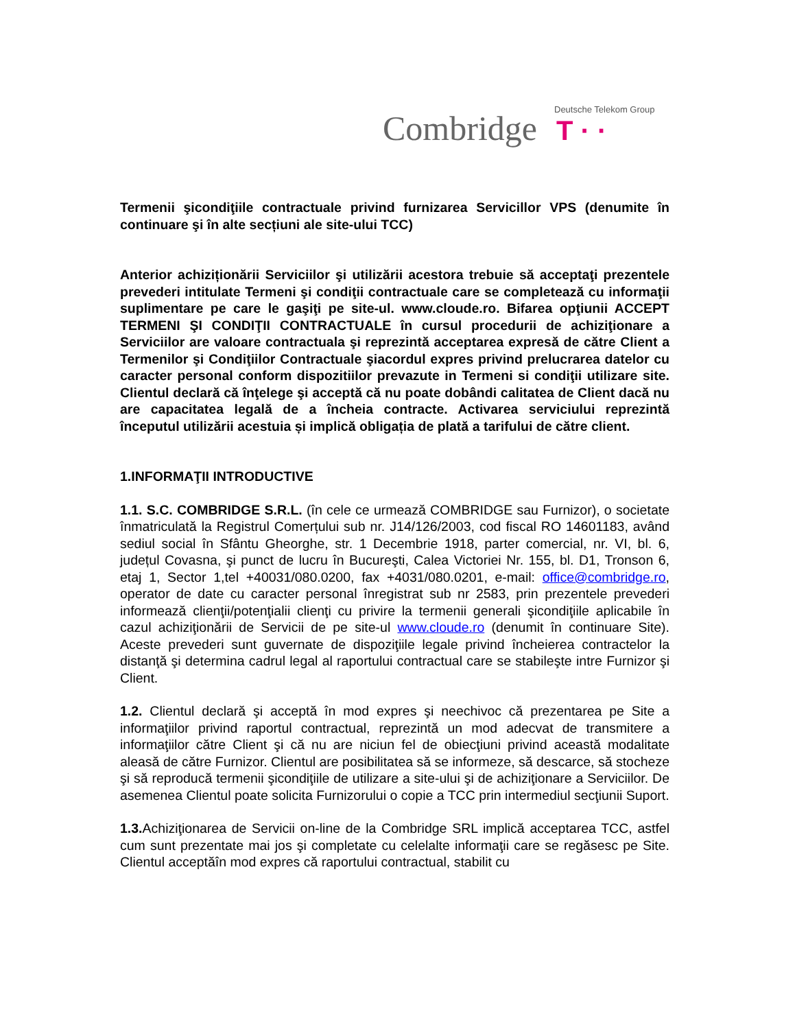Deutsche Telekom Group
Combridge T · ·
Termenii şicondiţiile contractuale privind furnizarea Servicillor VPS (denumite în continuare şi în alte secțiuni ale site-ului TCC)
Anterior achiziționării Serviciilor şi utilizării acestora trebuie să acceptaţi prezentele prevederi intitulate Termeni şi condiţii contractuale care se completează cu informaţii suplimentare pe care le gaşiţi pe site-ul. www.cloude.ro. Bifarea opţiunii ACCEPT TERMENI ŞI CONDIŢII CONTRACTUALE în cursul procedurii de achiziţionare a Serviciilor are valoare contractuala şi reprezintă acceptarea expresă de către Client a Termenilor şi Condiţiilor Contractuale şiacordul expres privind prelucrarea datelor cu caracter personal conform dispozitiilor prevazute in Termeni si condiţii utilizare site. Clientul declară că înţelege şi acceptă că nu poate dobândi calitatea de Client dacă nu are capacitatea legală de a încheia contracte. Activarea serviciului reprezintă începutul utilizării acestuia și implică obligația de plată a tarifului de către client.
1.INFORMAŢII INTRODUCTIVE
1.1. S.C. COMBRIDGE S.R.L. (în cele ce urmează COMBRIDGE sau Furnizor), o societate înmatriculată la Registrul Comerțului sub nr. J14/126/2003, cod fiscal RO 14601183, având sediul social în Sfântu Gheorghe, str. 1 Decembrie 1918, parter comercial, nr. VI, bl. 6, județul Covasna, şi punct de lucru în Bucureşti, Calea Victoriei Nr. 155, bl. D1, Tronson 6, etaj 1, Sector 1,tel +40031/080.0200, fax +4031/080.0201, e-mail: office@combridge.ro, operator de date cu caracter personal înregistrat sub nr 2583, prin prezentele prevederi informează clienţii/potenţialii clienţi cu privire la termenii generali şicondiţiile aplicabile în cazul achiziţionării de Servicii de pe site-ul www.cloude.ro (denumit în continuare Site). Aceste prevederi sunt guvernate de dispoziţiile legale privind încheierea contractelor la distanţă şi determina cadrul legal al raportului contractual care se stabileşte intre Furnizor şi Client.
1.2. Clientul declară şi acceptă în mod expres şi neechivoc că prezentarea pe Site a informaţiilor privind raportul contractual, reprezintă un mod adecvat de transmitere a informaţiilor către Client şi că nu are niciun fel de obiecţiuni privind această modalitate aleasă de către Furnizor. Clientul are posibilitatea să se informeze, să descarce, să stocheze şi să reproducă termenii şicondiţiile de utilizare a site-ului şi de achiziţionare a Serviciilor. De asemenea Clientul poate solicita Furnizorului o copie a TCC prin intermediul secţiunii Suport.
1.3. Achiziţionarea de Servicii on-line de la Combridge SRL implică acceptarea TCC, astfel cum sunt prezentate mai jos şi completate cu celelalte informaţii care se regăsesc pe Site. Clientul acceptăîn mod expres că raportului contractual, stabilit cu